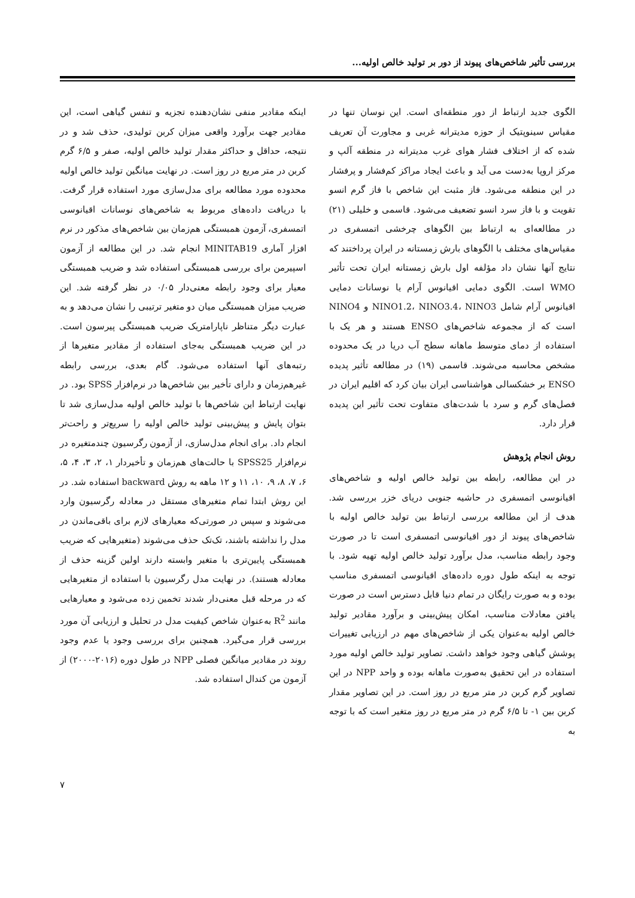بررسی تأثیر شاخص‌های پیوند از دور بر تولید خالص اولیه...
الگوی جدید ارتباط از دور منطقه‌ای است. این نوسان تنها در مقیاس سینوپتیک از حوزه مدیترانه غربی و مجاورت آن تعریف شده که از اختلاف فشار هوای غرب مدیترانه در منطقه آلپ و مرکز اروپا به‌دست می آید و باعث ایجاد مراکز کم‌فشار و پرفشار در این منطقه می‌شود. فاز مثبت این شاخص با فاز گرم انسو تقویت و با فاز سرد انسو تضعیف می‌شود. قاسمی و خلیلی (۲۱) در مطالعه‌ای به ارتباط بین الگوهای چرخشی اتمسفری در مقیاس‌های مختلف با الگوهای بارش زمستانه در ایران پرداختند که نتایج آنها نشان داد مؤلفه اول بارش زمستانه ایران تحت تأثیر WMO است. الگوی دمایی اقیانوس آرام یا نوسانات دمایی اقیانوس آرام شامل NINO1.2، NINO3.4، NINO3 و NINO4 است که از مجموعه شاخص‌های ENSO هستند و هر یک با استفاده از دمای متوسط ماهانه سطح آب دریا در یک محدوده مشخص محاسبه می‌شوند. قاسمی (۱۹) در مطالعه تأثیر پدیده ENSO بر خشکسالی هواشناسی ایران بیان کرد که اقلیم ایران در فصل‌های گرم و سرد با شدت‌های متفاوت تحت تأثیر این پدیده قرار دارد.
روش انجام پژوهش
در این مطالعه، رابطه بین تولید خالص اولیه و شاخص‌های اقیانوسی اتمسفری در حاشیه جنوبی دریای خزر بررسی شد. هدف از این مطالعه بررسی ارتباط بین تولید خالص اولیه با شاخص‌های پیوند از دور اقیانوسی اتمسفری است تا در صورت وجود رابطه مناسب، مدل برآورد تولید خالص اولیه تهیه شود. با توجه به اینکه طول دوره داده‌های اقیانوسی اتمسفری مناسب بوده و به صورت رایگان در تمام دنیا قابل دسترس است در صورت یافتن معادلات مناسب، امکان پیش‌بینی و برآورد مقادیر تولید خالص اولیه به‌عنوان یکی از شاخص‌های مهم در ارزیابی تغییرات پوشش گیاهی وجود خواهد داشت. تصاویر تولید خالص اولیه مورد استفاده در این تحقیق به‌صورت ماهانه بوده و واحد NPP در این تصاویر گرم کربن در متر مربع در روز است. در این تصاویر مقدار کربن بین ۱- تا ۶/۵ گرم در متر مربع در روز متغیر است که با توجه به
اینکه مقادیر منفی نشان‌دهنده تجزیه و تنفس گیاهی است، این مقادیر جهت برآورد واقعی میزان کربن تولیدی، حذف شد و در نتیجه، حداقل و حداکثر مقدار تولید خالص اولیه، صفر و ۶/۵ گرم کربن در متر مربع در روز است. در نهایت میانگین تولید خالص اولیه محدوده مورد مطالعه برای مدل‌سازی مورد استفاده قرار گرفت. با دریافت داده‌های مربوط به شاخص‌های نوسانات اقیانوسی اتمسفری، آزمون همبستگی هم‌زمان بین شاخص‌های مذکور در نرم افزار آماری MINITAB19 انجام شد. در این مطالعه از آزمون اسپیرمن برای بررسی همبستگی استفاده شد و ضریب همبستگی معیار برای وجود رابطه معنی‌دار ۰/۰۵ در نظر گرفته شد. این ضریب میزان همبستگی میان دو متغیر ترتیبی را نشان می‌دهد و به عبارت دیگر متناظر ناپارامتریک ضریب همبستگی پیرسون است. در این ضریب همبستگی به‌جای استفاده از مقادیر متغیرها از رتبه‌های آنها استفاده می‌شود. گام بعدی، بررسی رابطه غیرهم‌زمان و دارای تأخیر بین شاخص‌ها در نرم‌افزار SPSS بود. در نهایت ارتباط این شاخص‌ها با تولید خالص اولیه مدل‌سازی شد تا بتوان پایش و پیش‌بینی تولید خالص اولیه را سریع‌تر و راحت‌تر انجام داد. برای انجام مدل‌سازی، از آزمون رگرسیون چندمتغیره در نرم‌افزار SPSS25 با حالت‌های هم‌زمان و تأخیردار ۱، ۲، ۳، ۴، ۵، ۶، ۷، ۸، ۹، ۱۰، ۱۱ و ۱۲ ماهه به روش backward استفاده شد. در این روش ابتدا تمام متغیرهای مستقل در معادله رگرسیون وارد می‌شوند و سپس در صورتی‌که معیارهای لازم برای باقی‌ماندن در مدل را نداشته باشند، تک‌تک حذف می‌شوند (متغیرهایی که ضریب همبستگی پایین‌تری با متغیر وابسته دارند اولین گزینه حذف از معادله هستند). در نهایت مدل رگرسیون با استفاده از متغیرهایی که در مرحله قبل معنی‌دار شدند تخمین زده می‌شود و معیارهایی مانند R<sup>2</sup> به‌عنوان شاخص کیفیت مدل در تحلیل و ارزیابی آن مورد بررسی قرار می‌گیرد. همچنین برای بررسی وجود یا عدم وجود روند در مقادیر میانگین فصلی NPP در طول دوره (۲۰۱۶-۲۰۰۰) از آزمون من کندال استفاده شد.
۷